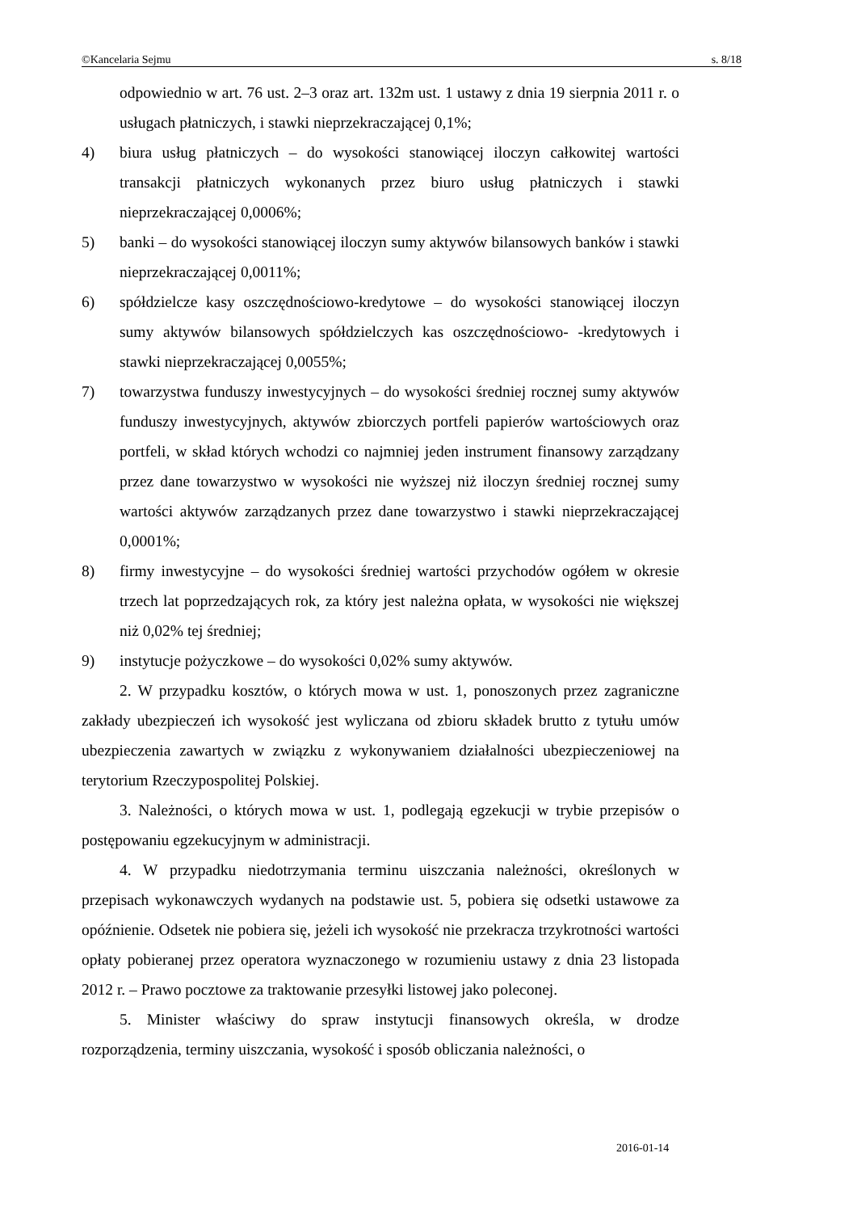©Kancelaria Sejmu s. 8/18
odpowiednio w art. 76 ust. 2–3 oraz art. 132m ust. 1 ustawy z dnia 19 sierpnia 2011 r. o usługach płatniczych, i stawki nieprzekraczającej 0,1%;
4) biura usług płatniczych – do wysokości stanowiącej iloczyn całkowitej wartości transakcji płatniczych wykonanych przez biuro usług płatniczych i stawki nieprzekraczającej 0,0006%;
5) banki – do wysokości stanowiącej iloczyn sumy aktywów bilansowych banków i stawki nieprzekraczającej 0,0011%;
6) spółdzielcze kasy oszczędnościowo-kredytowe – do wysokości stanowiącej iloczyn sumy aktywów bilansowych spółdzielczych kas oszczędnościowo- -kredytowych i stawki nieprzekraczającej 0,0055%;
7) towarzystwa funduszy inwestycyjnych – do wysokości średniej rocznej sumy aktywów funduszy inwestycyjnych, aktywów zbiorczych portfeli papierów wartościowych oraz portfeli, w skład których wchodzi co najmniej jeden instrument finansowy zarządzany przez dane towarzystwo w wysokości nie wyższej niż iloczyn średniej rocznej sumy wartości aktywów zarządzanych przez dane towarzystwo i stawki nieprzekraczającej 0,0001%;
8) firmy inwestycyjne – do wysokości średniej wartości przychodów ogółem w okresie trzech lat poprzedzających rok, za który jest należna opłata, w wysokości nie większej niż 0,02% tej średniej;
9) instytucje pożyczkowe – do wysokości 0,02% sumy aktywów.
2. W przypadku kosztów, o których mowa w ust. 1, ponoszonych przez zagraniczne zakłady ubezpieczeń ich wysokość jest wyliczana od zbioru składek brutto z tytułu umów ubezpieczenia zawartych w związku z wykonywaniem działalności ubezpieczeniowej na terytorium Rzeczypospolitej Polskiej.
3. Należności, o których mowa w ust. 1, podlegają egzekucji w trybie przepisów o postępowaniu egzekucyjnym w administracji.
4. W przypadku niedotrzymania terminu uiszczania należności, określonych w przepisach wykonawczych wydanych na podstawie ust. 5, pobiera się odsetki ustawowe za opóźnienie. Odsetek nie pobiera się, jeżeli ich wysokość nie przekracza trzykrotności wartości opłaty pobieranej przez operatora wyznaczonego w rozumieniu ustawy z dnia 23 listopada 2012 r. – Prawo pocztowe za traktowanie przesyłki listowej jako poleconej.
5. Minister właściwy do spraw instytucji finansowych określa, w drodze rozporządzenia, terminy uiszczania, wysokość i sposób obliczania należności, o
2016-01-14